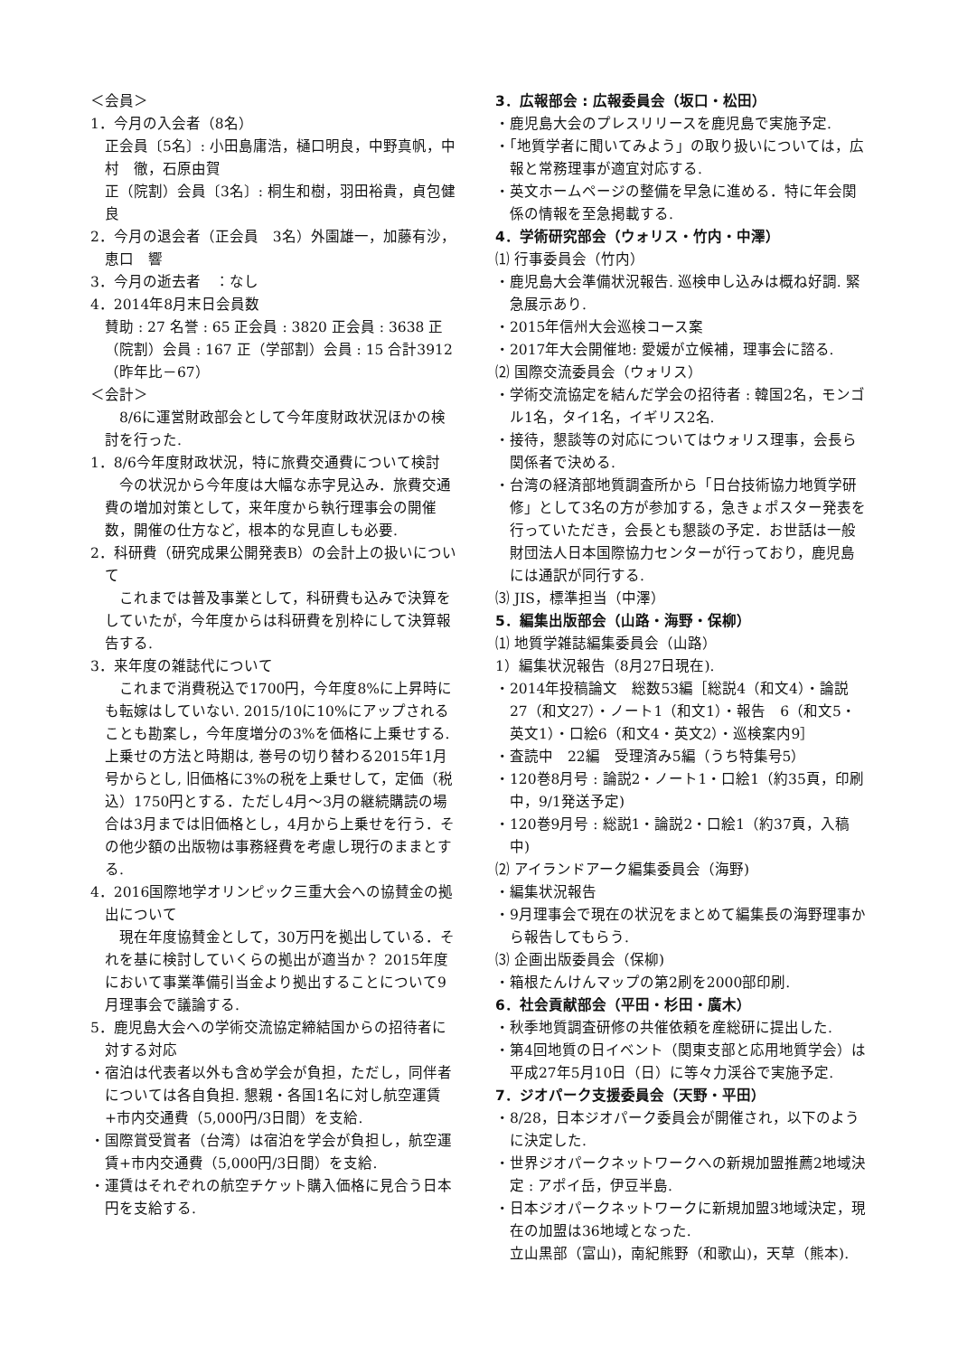＜会員＞
1．今月の入会者（8名）
正会員〔5名〕: 小田島庸浩，樋口明良，中野真帆，中村　徹，石原由賀
正（院割）会員〔3名〕: 桐生和樹，羽田裕貴，貞包健良
2．今月の退会者（正会員　3名）外園雄一，加藤有沙，恵口　響
3．今月の逝去者　：なし
4．2014年8月末日会員数
賛助 : 27 名誉 : 65 正会員 : 3820 正会員 : 3638 正（院割）会員 : 167 正（学部割）会員 : 15 合計3912（昨年比－67）
＜会計＞
8/6に運営財政部会として今年度財政状況ほかの検討を行った.
1．8/6今年度財政状況，特に旅費交通費について検討
今の状況から今年度は大幅な赤字見込み．旅費交通費の増加対策として，来年度から執行理事会の開催数，開催の仕方など，根本的な見直しも必要.
2．科研費（研究成果公開発表B）の会計上の扱いについて
これまでは普及事業として，科研費も込みで決算をしていたが，今年度からは科研費を別枠にして決算報告する.
3．来年度の雑誌代について
これまで消費税込で1700円，今年度8%に上昇時にも転嫁はしていない. 2015/10に10%にアップされることも勘案し，今年度増分の3%を価格に上乗せする. 上乗せの方法と時期は, 巻号の切り替わる2015年1月号からとし, 旧価格に3%の税を上乗せして，定価（税込）1750円とする．ただし4月～3月の継続購読の場合は3月までは旧価格とし，4月から上乗せを行う．その他少額の出版物は事務経費を考慮し現行のままとする.
4．2016国際地学オリンピック三重大会への協賛金の拠出について
現在年度協賛金として，30万円を拠出している．それを基に検討していくらの拠出が適当か？ 2015年度において事業準備引当金より拠出することについて9月理事会で議論する.
5．鹿児島大会への学術交流協定締結国からの招待者に対する対応
・宿泊は代表者以外も含め学会が負担，ただし，同伴者については各自負担. 懇親・各国1名に対し航空運賃+市内交通費（5,000円/3日間）を支給.
・国際賞受賞者（台湾）は宿泊を学会が負担し，航空運賃+市内交通費（5,000円/3日間）を支給.
・運賃はそれぞれの航空チケット購入価格に見合う日本円を支給する.
3．広報部会 : 広報委員会（坂口・松田）
・鹿児島大会のプレスリリースを鹿児島で実施予定.
・「地質学者に聞いてみよう」の取り扱いについては，広報と常務理事が適宜対応する.
・英文ホームページの整備を早急に進める．特に年会関係の情報を至急掲載する.
4．学術研究部会（ウォリス・竹内・中澤）
⑴ 行事委員会（竹内）
・鹿児島大会準備状況報告. 巡検申し込みは概ね好調. 緊急展示あり.
・2015年信州大会巡検コース案
・2017年大会開催地: 愛媛が立候補，理事会に諮る.
⑵ 国際交流委員会（ウォリス）
・学術交流協定を結んだ学会の招待者 : 韓国2名，モンゴル1名，タイ1名，イギリス2名.
・接待，懇談等の対応についてはウォリス理事，会長ら関係者で決める.
・台湾の経済部地質調査所から「日台技術協力地質学研修」として3名の方が参加する，急きょポスター発表を行っていただき，会長とも懇談の予定．お世話は一般財団法人日本国際協力センターが行っており，鹿児島には通訳が同行する.
⑶ JIS，標準担当（中澤）
5．編集出版部会（山路・海野・保柳）
⑴ 地質学雑誌編集委員会（山路）
1）編集状況報告（8月27日現在).
・2014年投稿論文　総数53編［総説4（和文4）・論説27（和文27）・ノート1（和文1）・報告　6（和文5・英文1）・口絵6（和文4・英文2）・巡検案内9］
・査読中　22編　受理済み5編（うち特集号5）
・120巻8月号 : 論説2・ノート1・口絵1（約35頁，印刷中，9/1発送予定)
・120巻9月号 : 総説1・論説2・口絵1（約37頁，入稿中)
⑵ アイランドアーク編集委員会（海野)
・編集状況報告
・9月理事会で現在の状況をまとめて編集長の海野理事から報告してもらう.
⑶ 企画出版委員会（保柳)
・箱根たんけんマップの第2刷を2000部印刷.
6．社会貢献部会（平田・杉田・廣木）
・秋季地質調査研修の共催依頼を産総研に提出した.
・第4回地質の日イベント（関東支部と応用地質学会）は平成27年5月10日（日）に等々力渓谷で実施予定.
7．ジオパーク支援委員会（天野・平田）
・8/28，日本ジオパーク委員会が開催され，以下のように決定した.
・世界ジオパークネットワークへの新規加盟推薦2地域決定 : アポイ岳，伊豆半島.
・日本ジオパークネットワークに新規加盟3地域決定，現在の加盟は36地域となった.
立山黒部（富山)，南紀熊野（和歌山)，天草（熊本).